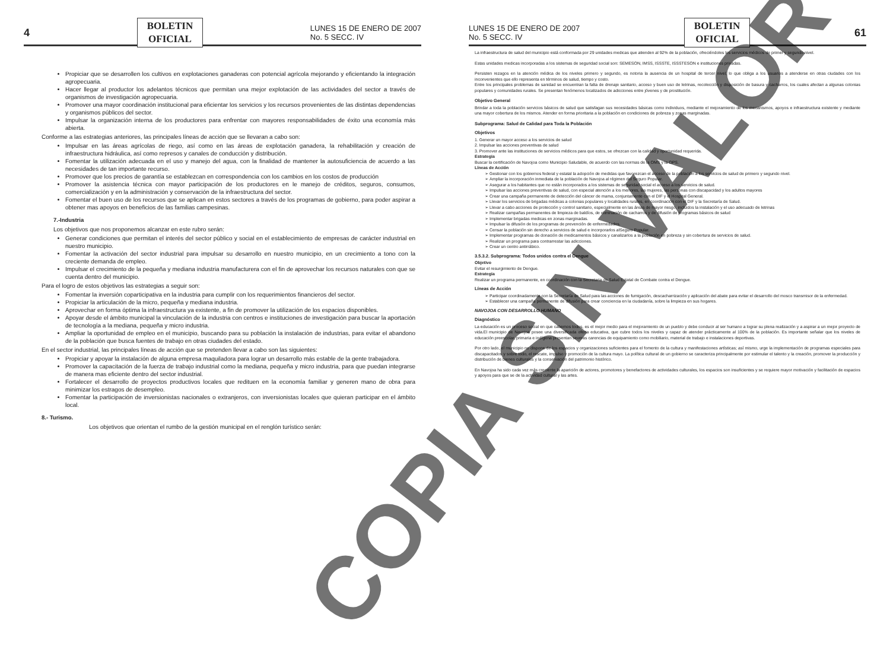4
BOLETIN
OFICIAL
LUNES 15 DE ENERO DE 2007
No. 5 SECC. IV
Propiciar que se desarrollen los cultivos en explotaciones ganaderas con potencial agrícola mejorando y eficientando la integración agropecuaria.
Hacer llegar al productor los adelantos técnicos que permitan una mejor explotación de las actividades del sector a través de organismos de investigación agropecuaria.
Promover una mayor coordinación institucional para eficientar los servicios y los recursos provenientes de las distintas dependencias y organismos públicos del sector.
Impulsar la organización interna de los productores para enfrentar con mayores responsabilidades de éxito una economía más abierta.
Conforme a las estrategias anteriores, las principales líneas de acción que se llevaran a cabo son:
Impulsar en las áreas agrícolas de riego, así como en las áreas de explotación ganadera, la rehabilitación y creación de infraestructura hidráulica, así como represos y canales de conducción y distribución.
Fomentar la utilización adecuada en el uso y manejo del agua, con la finalidad de mantener la autosuficiencia de acuerdo a las necesidades de tan importante recurso.
Promover que los precios de garantía se establezcan en correspondencia con los cambios en los costos de producción
Promover la asistencia técnica con mayor participación de los productores en le manejo de créditos, seguros, consumos, comercialización y en la administración y conservación de la infraestructura del sector.
Fomentar el buen uso de los recursos que se aplican en estos sectores a través de los programas de gobierno, para poder aspirar a obtener mas apoyos en beneficios de las familias campesinas.
7.-Industria
Los objetivos que nos proponemos alcanzar en este rubro serán:
Generar condiciones que permitan el interés del sector público y social en el establecimiento de empresas de carácter industrial en nuestro municipio.
Fomentar la activación del sector industrial para impulsar su desarrollo en nuestro municipio, en un crecimiento a tono con la creciente demanda de empleo.
Impulsar el crecimiento de la pequeña y mediana industria manufacturera con el fin de aprovechar los recursos naturales con que se cuenta dentro del municipio.
Para el logro de estos objetivos las estrategias a seguir son:
Fomentar la inversión coparticipativa en la industria para cumplir con los requerimientos financieros del sector.
Propiciar la articulación de la micro, pequeña y mediana industria.
Aprovechar en forma óptima la infraestructura ya existente, a fin de promover la utilización de los espacios disponibles.
Apoyar desde el ámbito municipal la vinculación de la industria con centros e instituciones de investigación para buscar la aportación de tecnología a la mediana, pequeña y micro industria.
Ampliar la oportunidad de empleo en el municipio, buscando para su población la instalación de industrias, para evitar el abandono de la población que busca fuentes de trabajo en otras ciudades del estado.
En el sector industrial, las principales líneas de acción que se pretenden llevar a cabo son las siguientes:
Propiciar y apoyar la instalación de alguna empresa maquiladora para lograr un desarrollo más estable de la gente trabajadora.
Promover la capacitación de la fuerza de trabajo industrial como la mediana, pequeña y micro industria, para que puedan integrarse de manera mas eficiente dentro del sector industrial.
Fortalecer el desarrollo de proyectos productivos locales que redituen en la economía familiar y generen mano de obra para minimizar los estragos de desempleo.
Fomentar la participación de inversionistas nacionales o extranjeros, con inversionistas locales que quieran participar en el ámbito local.
8.- Turismo.
Los objetivos que orientan el rumbo de la gestión municipal en el renglón turístico serán:
LUNES 15 DE ENERO DE 2007
No. 5 SECC. IV
BOLETIN
OFICIAL
61
La infraestructura de salud del municipio está conformada por 29 unidades medicas que atienden al 92% de la población, ofreciéndoles los servicios médicos de primer y segundo nivel.
Estas unidades medicas incorporadas a los sistemas de seguridad social son: SEMESON, IMSS, ISSSTE, ISSSTESON e instituciones privadas.
Persisten rezagos en la atención médica de los niveles primero y segundo, es notoria la ausencia de un hospital de tercer nivel, lo que obliga a los usuarios a atenderse en otras ciudades con los inconvenientes que ello representa en términos de salud, tiempo y costo.
Entre los principales problemas de sanidad se encuentran la falta de drenaje sanitario, acceso y buen uso de letrinas, recolección y disposición de basura y cacharros, los cuales afectan a algunas colonias populares y comunidades rurales. Se presentan fenómenos localizados de adicciones entre jóvenes y de prostitución.
Objetivo General
Brindar a toda la población servicios básicos de salud que satisfagan sus necesidades básicas como individuos, mediante el mejoramiento de los mecanismos, apoyos e infraestructura existente y mediante una mayor cobertura de los mismos. Atender en forma prioritaria a la población en condiciones de pobreza y zonas marginadas.
Subprograma: Salud de Calidad para Toda la Población
Objetivos
1. Generar un mayor acceso a los servicios de salud
2. Impulsar las acciones preventivas de salud
3. Promover ante las instituciones de servicios médicos para que estos, se ofrezcan con la calidad y oportunidad requerida.
Estrategia
Buscar la certificación de Navojoa como Municipio Saludable, de acuerdo con las normas de la OMS y la OPS.
Líneas de Acción
Gestionar con los gobiernos federal y estatal la adopción de medidas que favorezcan el acceso de la población a los servicios de salud de primero y segundo nivel.
Ampliar la incorporación inmediata de la población de Navojoa al régimen del Seguro Popular.
Asegurar a los habitantes que no están incorporados a los sistemas de seguridad social el acceso a los servicios de salud.
Impulsar las acciones preventivas de salud, con especial atención a los menores, las mujeres, las personas con discapacidad y los adultos mayores
Crear una campaña permanente de detección del cáncer de mama, conjuntamente con el DIF y el Hospital General.
Llevar los servicios de brigadas médicas a colonias populares y localidades rurales, en coordinación con el DIF y la Secretaría de Salud.
Llevar a cabo acciones de protección y control sanitario, especialmente en las áreas de mayor riesgo, incluidos la instalación y el uso adecuado de letrinas
Realizar campañas permanentes de limpieza de baldíos, de eliminación de cacharros y de difusión de programas básicos de salud
Implementar brigadas medicas en zonas marginadas.
Impulsar la difusión de los programas de prevención de enfermedades.
Censar la población sin derecho a servicios de salud e incorporarlos alSeguro Popular.
Implementar programas de donación de medicamentos básicos y canalizarlos a la población en pobreza y sin cobertura de servicios de salud.
Realizar un programa para contrarrestar las adicciones.
Crear un centro antirrábico.
3.5.3.2. Subprograma: Todos unidos contra el Dengue
Objetivo
Evitar el resurgimiento de Dengue.
Estrategia
Realizar un programa permanente, en coordinación con la Secretaria de Salud Estatal de Combate contra el Dengue.
Líneas de Acción
Participar coordinadamente con la Secretaría de Salud para las acciones de fumigación, descacharrización y aplicación del abate para evitar el desarrollo del mosco transmisor de la enfermedad.
Establecer una campaña permanente de difusión para crear conciencia en la ciudadanía, sobre la limpieza en sus hogares.
NAVOJOA CON DESARROLLO HUMANO
Diagnóstico
La educación es un proceso social en que cabemos todos, es el mejor medio para el mejoramiento de un pueblo y debe conducir al ser humano a lograr su plena realización y a aspirar a un mejor proyecto de vida.El municipio de Navojoa posee una diversificada oferta educativa, que cubre todos los niveles y capaz de atender prácticamente al 100% de la población. Es importante señalar que los niveles de educación preescolar, primaria e indígena presentan severas carencias de equipamiento como mobiliario, material de trabajo e instalaciones deportivas.
Por otro lado, el municipio no dispone de los espacios y organizaciones suficientes para el fomento de la cultura y manifestaciones artísticas; así mismo, urge la implementación de programas especiales para discapacitados y sobre todo, el rescate, impulso y promoción de la cultura mayo. La política cultural de un gobierno se caracteriza principalmente por estimular el talento y la creación, promover la producción y distribución de bienes culturales y la conservación del patrimonio histórico.
En Navojoa ha sido cada vez más creciente la aparición de actores, promotores y benefactores de actividades culturales, los espacios son insuficientes y se requiere mayor motivación y facilitación de espacios y apoyos para que se de la actividad cultural y las artes.
COPIA SIN VALOR